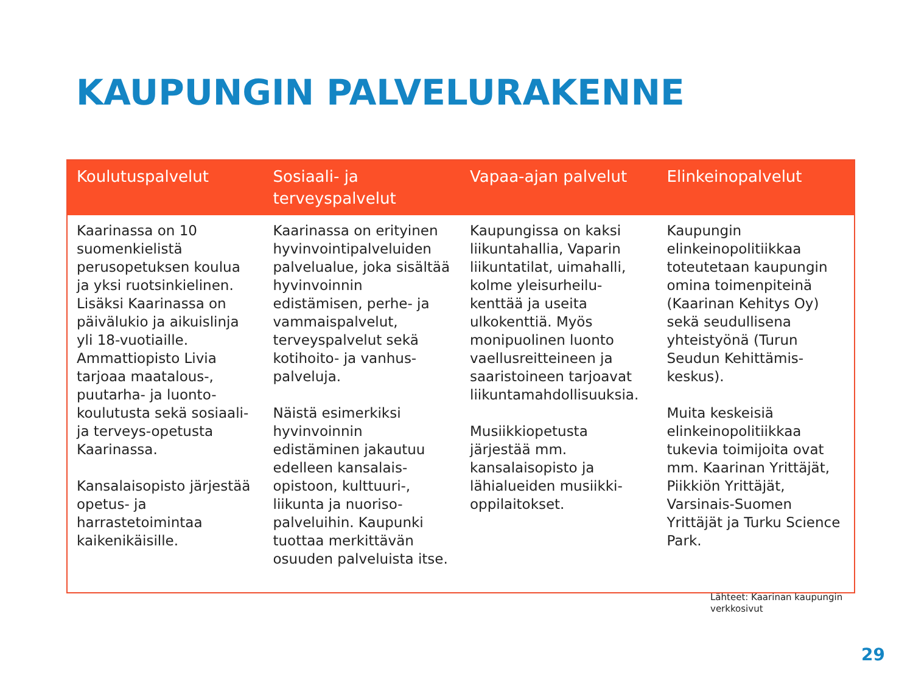KAUPUNGIN PALVELURAKENNE
| Koulutuspalvelut | Sosiaali- ja terveyspalvelut | Vapaa-ajan palvelut | Elinkeinopalvelut |
| --- | --- | --- | --- |
| Kaarinassa on 10 suomenkielistä perusopetuksen koulua ja yksi ruotsinkielinen. Lisäksi Kaarinassa on päivälukio ja aikuislinja yli 18-vuotiaille. Ammattiopisto Livia tarjoaa maatalous-, puutarha- ja luonto-koulutusta sekä sosiaali- ja terveys-opetusta Kaarinassa. Kansalaisopisto järjestää opetus- ja harrastetoimintaa kaikenikäisille. | Kaarinassa on erityinen hyvinvointipalveluiden palvelualue, joka sisältää hyvinvoinnin edistämisen, perhe- ja vammaispalvelut, terveyspalvelut sekä kotihoito- ja vanhus-palveluja. Näistä esimerkiksi hyvinvoinnin edistäminen jakautuu edelleen kansalais-opistoon, kulttuuri-, liikunta ja nuoriso-palveluihin. Kaupunki tuottaa merkittävän osuuden palveluista itse. | Kaupungissa on kaksi liikuntahallia, Vaparin liikuntatilat, uimahalli, kolme yleisurheilu-kenttää ja useita ulkokenttiä. Myös monipuolinen luonto vaellusreitteineen ja saaristoineen tarjoavat liikuntamahdollisuuksia. Musiikkiopetusta järjestää mm. kansalaisopisto ja lähialueiden musiikki-oppilaitokset. | Kaupungin elinkeinopolitiikkaa toteutetaan kaupungin omina toimenpiteinä (Kaarinan Kehitys Oy) sekä seudullisena yhteistyönä (Turun Seudun Kehittämis-keskus). Muita keskeisiä elinkeinopolitiikkaa tukevia toimijoita ovat mm. Kaarinan Yrittäjät, Piikkiön Yrittäjät, Varsinais-Suomen Yrittäjät ja Turku Science Park. |
Lähteet: Kaarinan kaupungin
verkkosivut
29